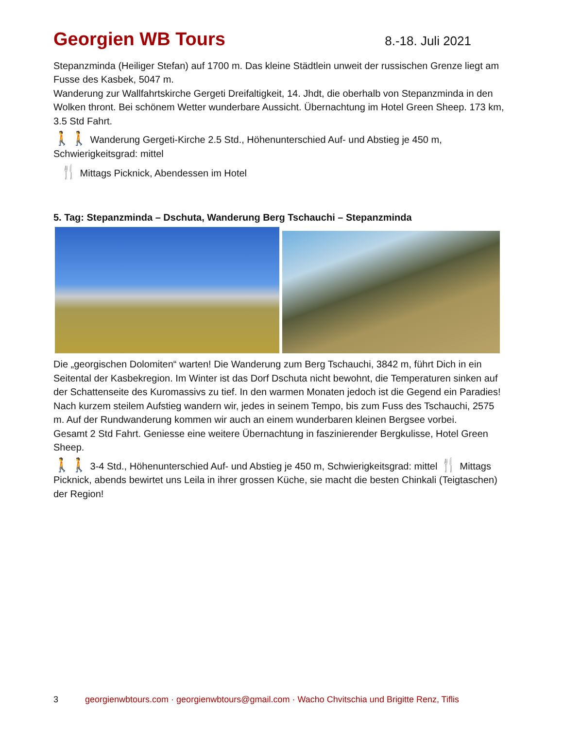Georgien WB Tours
8.-18. Juli 2021
Stepanzminda (Heiliger Stefan) auf 1700 m. Das kleine Städtlein unweit der russischen Grenze liegt am Fusse des Kasbek, 5047 m.
Wanderung zur Wallfahrtskirche Gergeti Dreifaltigkeit, 14. Jhdt, die oberhalb von Stepanzminda in den Wolken thront. Bei schönem Wetter wunderbare Aussicht. Übernachtung im Hotel Green Sheep. 173 km, 3.5 Std Fahrt.
🚶🚶 Wanderung Gergeti-Kirche 2.5 Std., Höhenunterschied Auf- und Abstieg je 450 m, Schwierigkeitsgrad: mittel
🍴 Mittags Picknick, Abendessen im Hotel
5. Tag: Stepanzminda – Dschuta, Wanderung Berg Tschauchi – Stepanzminda
Die „georgischen Dolomiten“ warten! Die Wanderung zum Berg Tschauchi, 3842 m, führt Dich in ein Seitental der Kasbekregion. Im Winter ist das Dorf Dschuta nicht bewohnt, die Temperaturen sinken auf der Schattenseite des Kuromassivs zu tief. In den warmen Monaten jedoch ist die Gegend ein Paradies! Nach kurzem steilem Aufstieg wandern wir, jedes in seinem Tempo, bis zum Fuss des Tschauchi, 2575 m. Auf der Rundwanderung kommen wir auch an einem wunderbaren kleinen Bergsee vorbei.
Gesamt 2 Std Fahrt. Geniesse eine weitere Übernachtung in faszinierender Bergkulisse, Hotel Green Sheep.
🚶🚶 3-4 Std., Höhenunterschied Auf- und Abstieg je 450 m, Schwierigkeitsgrad: mittel 🍴 Mittags Picknick, abends bewirtet uns Leila in ihrer grossen Küche, sie macht die besten Chinkali (Teigtaschen) der Region!
3 georgienwbtours.com · georgienwbtours@gmail.com · Wacho Chvitschia und Brigitte Renz, Tiflis